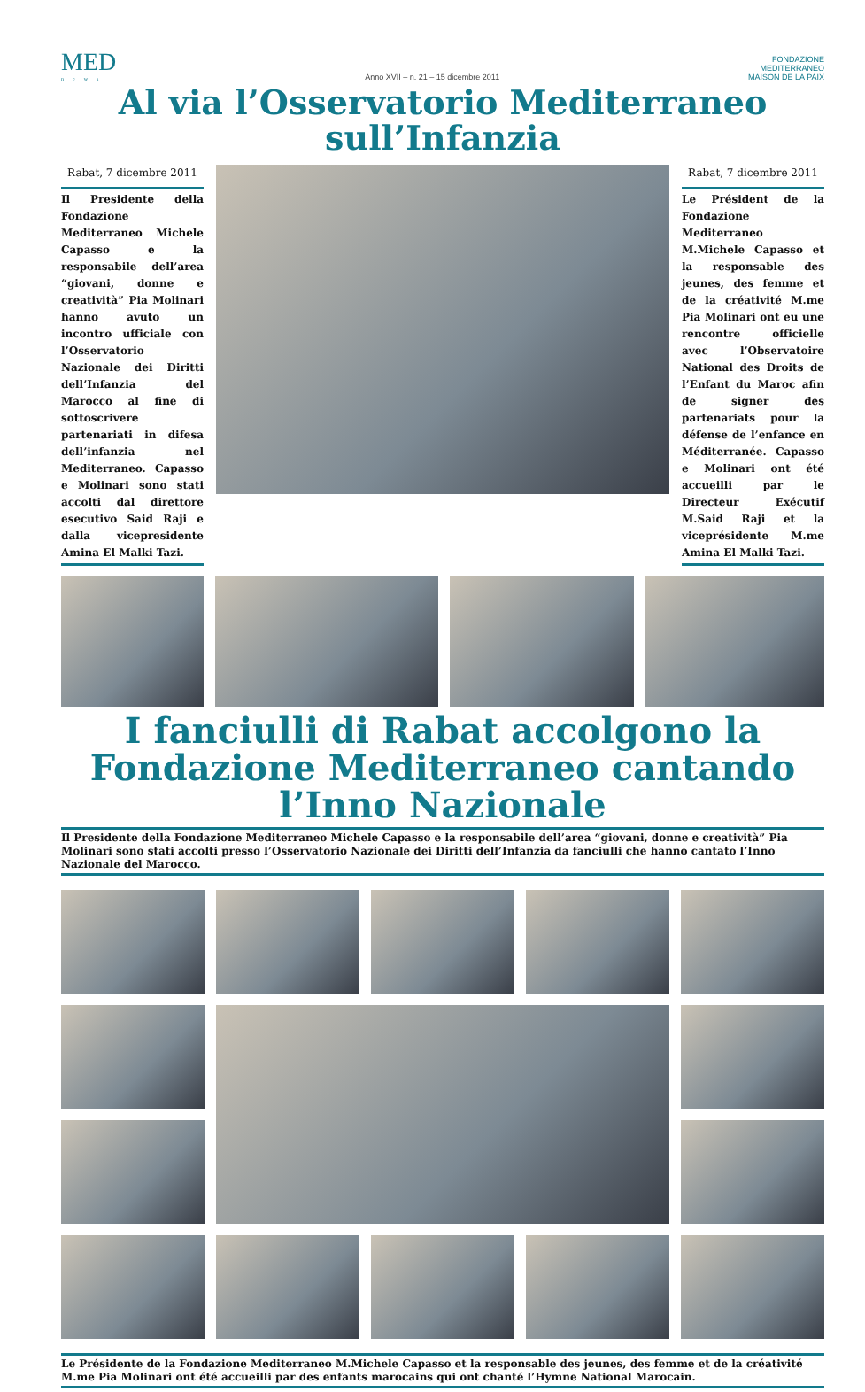MED
news
Anno XVII – n. 21 – 15 dicembre 2011
FONDAZIONE
MEDITERRANEO
MAISON DE LA PAIX
Al via l’Osservatorio Mediterraneo sull’Infanzia
Rabat, 7 dicembre 2011
Il Presidente della Fondazione Mediterraneo Michele Capasso e la responsabile dell’area “giovani, donne e creatività” Pia Molinari hanno avuto un incontro ufficiale con l’Osservatorio Nazionale dei Diritti dell’Infanzia del Marocco al fine di sottoscrivere partenariati in difesa dell’infanzia nel Mediterraneo. Capasso e Molinari sono stati accolti dal direttore esecutivo Said Raji e dalla vicepresidente Amina El Malki Tazi.
Rabat, 7 dicembre 2011
Le Président de la Fondazione Mediterraneo M.Michele Capasso et la responsable des jeunes, des femme et de la créativité M.me Pia Molinari ont eu une rencontre officielle avec l’Observatoire National des Droits de l’Enfant du Maroc afin de signer des partenariats pour la défense de l’enfance en Méditerranée. Capasso e Molinari ont été accueilli par le Directeur Exécutif M.Said Raji et la viceprésidente M.me Amina El Malki Tazi.
I fanciulli di Rabat accolgono la Fondazione Mediterraneo cantando l’Inno Nazionale
Il Presidente della Fondazione Mediterraneo Michele Capasso e la responsabile dell’area “giovani, donne e creatività” Pia Molinari sono stati accolti presso l’Osservatorio Nazionale dei Diritti dell’Infanzia da fanciulli che hanno cantato l’Inno Nazionale del Marocco.
Le Présidente de la Fondazione Mediterraneo M.Michele Capasso et la responsable des jeunes, des femme et de la créativité M.me Pia Molinari ont été accueilli par des enfants marocains qui ont chanté l’Hymne National Marocain.